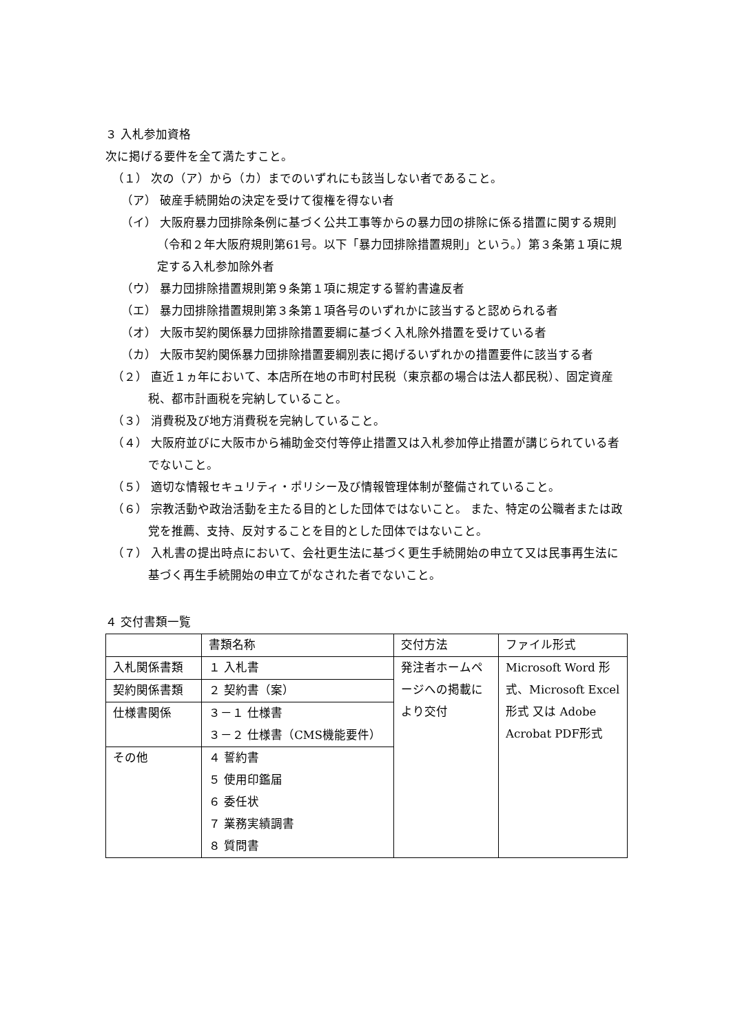３ 入札参加資格
次に掲げる要件を全て満たすこと。
（１） 次の（ア）から（カ）までのいずれにも該当しない者であること。
（ア） 破産手続開始の決定を受けて復権を得ない者
（イ） 大阪府暴力団排除条例に基づく公共工事等からの暴力団の排除に係る措置に関する規則（令和２年大阪府規則第61号。以下「暴力団排除措置規則」という。）第３条第１項に規定する入札参加除外者
（ウ） 暴力団排除措置規則第９条第１項に規定する誓約書違反者
（エ） 暴力団排除措置規則第３条第１項各号のいずれかに該当すると認められる者
（オ） 大阪市契約関係暴力団排除措置要綱に基づく入札除外措置を受けている者
（カ） 大阪市契約関係暴力団排除措置要綱別表に掲げるいずれかの措置要件に該当する者
（２） 直近１ヵ年において、本店所在地の市町村民税（東京都の場合は法人都民税）、固定資産税、都市計画税を完納していること。
（３） 消費税及び地方消費税を完納していること。
（４） 大阪府並びに大阪市から補助金交付等停止措置又は入札参加停止措置が講じられている者でないこと。
（５） 適切な情報セキュリティ・ポリシー及び情報管理体制が整備されていること。
（６） 宗教活動や政治活動を主たる目的とした団体ではないこと。 また、特定の公職者または政党を推薦、支持、反対することを目的とした団体ではないこと。
（７） 入札書の提出時点において、会社更生法に基づく更生手続開始の申立て又は民事再生法に基づく再生手続開始の申立てがなされた者でないこと。
４ 交付書類一覧
| | 書類名称 | 交付方法 | ファイル形式 |
| 入札関係書類 | １ 入札書 | 発注者ホームページへの掲載により交付 | Microsoft Word 形式、Microsoft Excel 形式 又は Adobe Acrobat PDF形式 |
| 契約関係書類 | ２ 契約書（案） | | |
| 仕様書関係 | ３－１ 仕様書 ３－２ 仕様書（CMS機能要件） | | |
| その他 | ４ 誓約書 ５ 使用印鑑届 ６ 委任状 ７ 業務実績調書 ８ 質問書 | | |